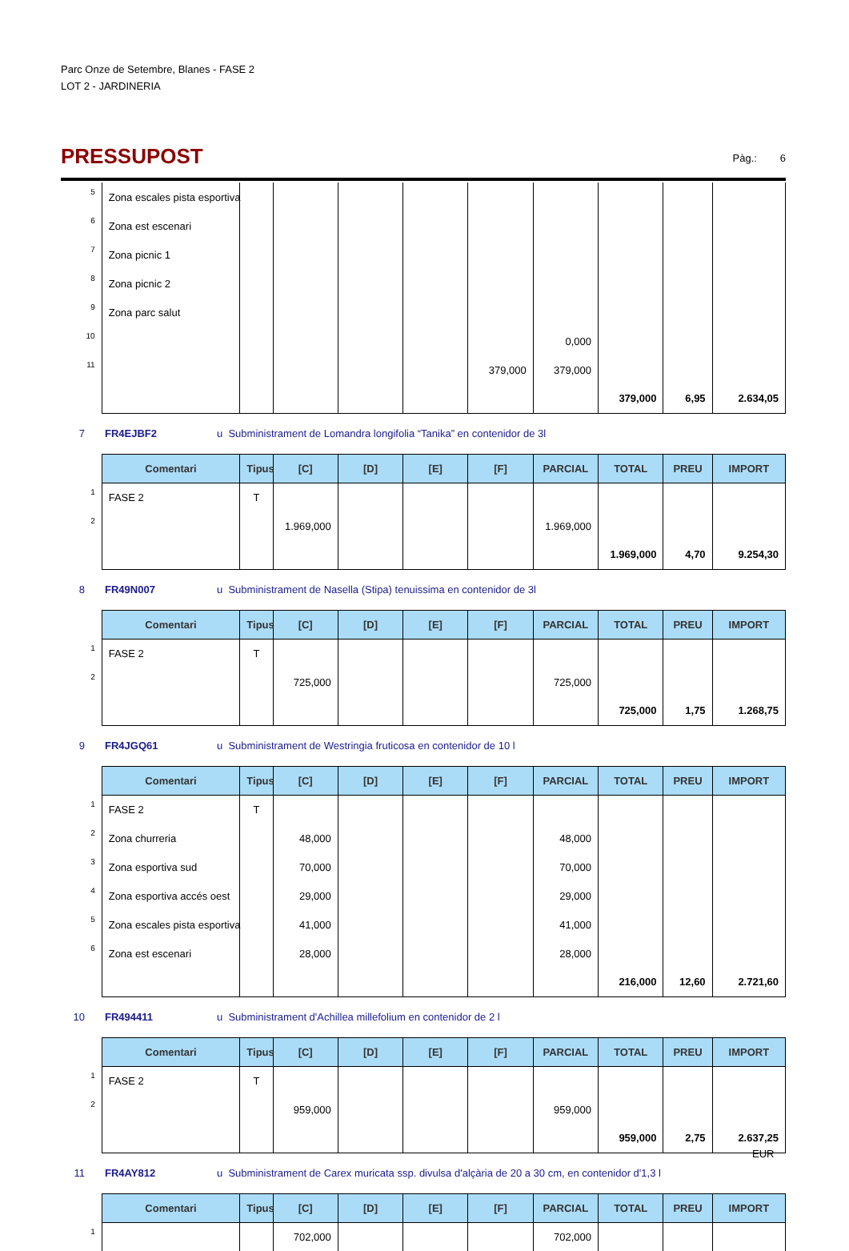Parc Onze de Setembre, Blanes - FASE 2
LOT 2 - JARDINERIA
PRESSUPOST
Pàg.: 6
| 5 | Zona escales pista esportiva | | | | | | | | | |
| 6 | Zona est escenari | | | | | | | | | |
| 7 | Zona picnic 1 | | | | | | | | | |
| 8 | Zona picnic 2 | | | | | | | | | |
| 9 | Zona parc salut | | | | | | | | | |
| 10 | | | | | | | 0,000 | | | |
| 11 | | | | | | 379,000 | 379,000 | | | |
| | | | | | | | | 379,000 | 6,95 | 2.634,05 |
7 FR4EJBF2 u Subministrament de Lomandra longifolia “Tanika” en contenidor de 3l
| | Comentari | Tipus | [C] | [D] | [E] | [F] | PARCIAL | TOTAL | PREU | IMPORT |
| 1 | FASE 2 | T | | | | | | | | |
| 2 | | | 1.969,000 | | | | 1.969,000 | | | |
| | | | | | | | | 1.969,000 | 4,70 | 9.254,30 |
8 FR49N007 u Subministrament de Nasella (Stipa) tenuissima en contenidor de 3l
| | Comentari | Tipus | [C] | [D] | [E] | [F] | PARCIAL | TOTAL | PREU | IMPORT |
| 1 | FASE 2 | T | | | | | | | | |
| 2 | | | 725,000 | | | | 725,000 | | | |
| | | | | | | | | 725,000 | 1,75 | 1.268,75 |
9 FR4JGQ61 u Subministrament de Westringia fruticosa en contenidor de 10 l
| | Comentari | Tipus | [C] | [D] | [E] | [F] | PARCIAL | TOTAL | PREU | IMPORT |
| 1 | FASE 2 | T | | | | | | | | |
| 2 | Zona churreria | | 48,000 | | | | 48,000 | | | |
| 3 | Zona esportiva sud | | 70,000 | | | | 70,000 | | | |
| 4 | Zona esportiva accés oest | | 29,000 | | | | 29,000 | | | |
| 5 | Zona escales pista esportiva | | 41,000 | | | | 41,000 | | | |
| 6 | Zona est escenari | | 28,000 | | | | 28,000 | | | |
| | | | | | | | | 216,000 | 12,60 | 2.721,60 |
10 FR494411 u Subministrament d'Achillea millefolium en contenidor de 2 l
| | Comentari | Tipus | [C] | [D] | [E] | [F] | PARCIAL | TOTAL | PREU | IMPORT |
| 1 | FASE 2 | T | | | | | | | | |
| 2 | | | 959,000 | | | | 959,000 | | | |
| | | | | | | | | 959,000 | 2,75 | 2.637,25 |
11 FR4AY812 u Subministrament de Carex muricata ssp. divulsa d'alçària de 20 a 30 cm, en contenidor d'1,3 l
| | Comentari | Tipus | [C] | [D] | [E] | [F] | PARCIAL | TOTAL | PREU | IMPORT |
| 1 | | | 702,000 | | | | 702,000 | | | |
EUR